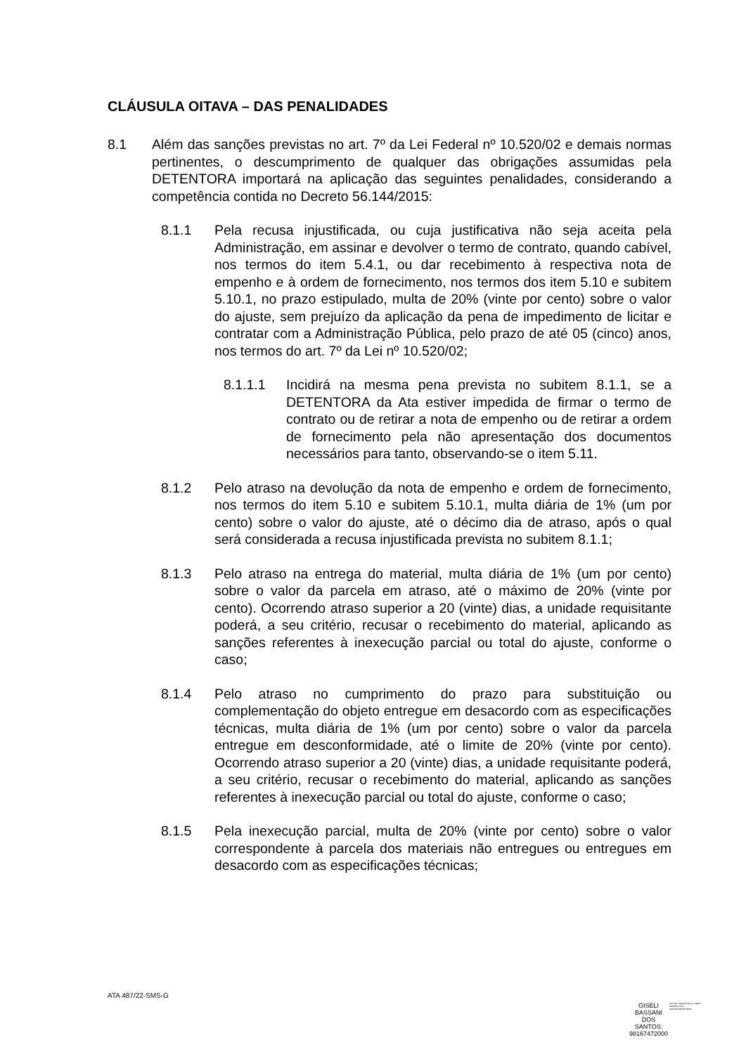CLÁUSULA OITAVA – DAS PENALIDADES
8.1 Além das sanções previstas no art. 7º da Lei Federal nº 10.520/02 e demais normas pertinentes, o descumprimento de qualquer das obrigações assumidas pela DETENTORA importará na aplicação das seguintes penalidades, considerando a competência contida no Decreto 56.144/2015:
8.1.1 Pela recusa injustificada, ou cuja justificativa não seja aceita pela Administração, em assinar e devolver o termo de contrato, quando cabível, nos termos do item 5.4.1, ou dar recebimento à respectiva nota de empenho e à ordem de fornecimento, nos termos dos item 5.10 e subitem 5.10.1, no prazo estipulado, multa de 20% (vinte por cento) sobre o valor do ajuste, sem prejuízo da aplicação da pena de impedimento de licitar e contratar com a Administração Pública, pelo prazo de até 05 (cinco) anos, nos termos do art. 7º da Lei nº 10.520/02;
8.1.1.1 Incidirá na mesma pena prevista no subitem 8.1.1, se a DETENTORA da Ata estiver impedida de firmar o termo de contrato ou de retirar a nota de empenho ou de retirar a ordem de fornecimento pela não apresentação dos documentos necessários para tanto, observando-se o item 5.11.
8.1.2 Pelo atraso na devolução da nota de empenho e ordem de fornecimento, nos termos do item 5.10 e subitem 5.10.1, multa diária de 1% (um por cento) sobre o valor do ajuste, até o décimo dia de atraso, após o qual será considerada a recusa injustificada prevista no subitem 8.1.1;
8.1.3 Pelo atraso na entrega do material, multa diária de 1% (um por cento) sobre o valor da parcela em atraso, até o máximo de 20% (vinte por cento). Ocorrendo atraso superior a 20 (vinte) dias, a unidade requisitante poderá, a seu critério, recusar o recebimento do material, aplicando as sanções referentes à inexecução parcial ou total do ajuste, conforme o caso;
8.1.4 Pelo atraso no cumprimento do prazo para substituição ou complementação do objeto entregue em desacordo com as especificações técnicas, multa diária de 1% (um por cento) sobre o valor da parcela entregue em desconformidade, até o limite de 20% (vinte por cento). Ocorrendo atraso superior a 20 (vinte) dias, a unidade requisitante poderá, a seu critério, recusar o recebimento do material, aplicando as sanções referentes à inexecução parcial ou total do ajuste, conforme o caso;
8.1.5 Pela inexecução parcial, multa de 20% (vinte por cento) sobre o valor correspondente à parcela dos materiais não entregues ou entregues em desacordo com as especificações técnicas;
ATA 487/22-SMS-G
GISELI
BASSANI
DOS
SANTOS:
98167472000
Assinado digitalmente por GISELI BASSANI DOS SANTOS:98167472000